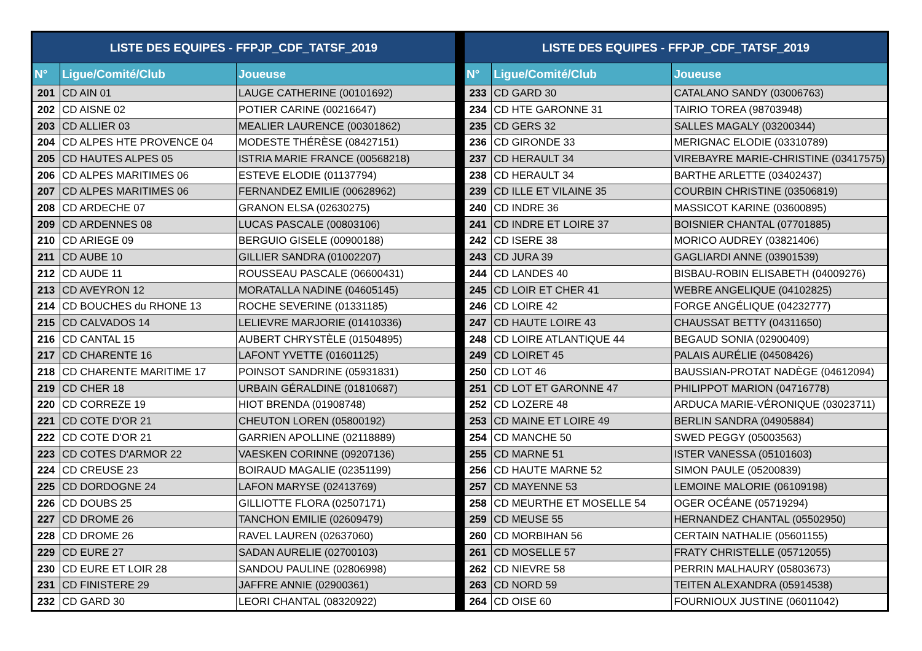| LISTE DES EQUIPES - FFPJP_CDF_TATSF_2019 | | |
| --- | --- | --- |
| N° | Ligue/Comité/Club | Joueuse |
| 201 | CD AIN 01 | LAUGE CATHERINE (00101692) |
| 202 | CD AISNE 02 | POTIER CARINE (00216647) |
| 203 | CD ALLIER 03 | MEALIER LAURENCE (00301862) |
| 204 | CD ALPES HTE PROVENCE 04 | MODESTE THÉRÈSE (08427151) |
| 205 | CD HAUTES ALPES 05 | ISTRIA MARIE FRANCE (00568218) |
| 206 | CD ALPES MARITIMES 06 | ESTEVE ELODIE (01137794) |
| 207 | CD ALPES MARITIMES 06 | FERNANDEZ EMILIE (00628962) |
| 208 | CD ARDECHE 07 | GRANON ELSA (02630275) |
| 209 | CD ARDENNES 08 | LUCAS PASCALE (00803106) |
| 210 | CD ARIEGE 09 | BERGUIO GISELE (00900188) |
| 211 | CD AUBE 10 | GILLIER SANDRA (01002207) |
| 212 | CD AUDE 11 | ROUSSEAU PASCALE (06600431) |
| 213 | CD AVEYRON 12 | MORATALLA NADINE (04605145) |
| 214 | CD BOUCHES du RHONE 13 | ROCHE SEVERINE (01331185) |
| 215 | CD CALVADOS 14 | LELIEVRE MARJORIE (01410336) |
| 216 | CD CANTAL 15 | AUBERT CHRYSTÈLE (01504895) |
| 217 | CD CHARENTE 16 | LAFONT YVETTE (01601125) |
| 218 | CD CHARENTE MARITIME 17 | POINSOT SANDRINE (05931831) |
| 219 | CD CHER 18 | URBAIN GÉRALDINE (01810687) |
| 220 | CD CORREZE 19 | HIOT BRENDA (01908748) |
| 221 | CD COTE D'OR 21 | CHEUTON LOREN (05800192) |
| 222 | CD COTE D'OR 21 | GARRIEN APOLLINE (02118889) |
| 223 | CD COTES D'ARMOR 22 | VAESKEN CORINNE (09207136) |
| 224 | CD CREUSE 23 | BOIRAUD MAGALIE (02351199) |
| 225 | CD DORDOGNE 24 | LAFON MARYSE (02413769) |
| 226 | CD DOUBS 25 | GILLIOTTE FLORA (02507171) |
| 227 | CD DROME 26 | TANCHON EMILIE (02609479) |
| 228 | CD DROME 26 | RAVEL LAUREN (02637060) |
| 229 | CD EURE 27 | SADAN AURELIE (02700103) |
| 230 | CD EURE ET LOIR 28 | SANDOU PAULINE (02806998) |
| 231 | CD FINISTERE 29 | JAFFRE ANNIE (02900361) |
| 232 | CD GARD 30 | LEORI CHANTAL (08320922) |
| LISTE DES EQUIPES - FFPJP_CDF_TATSF_2019 | | |
| --- | --- | --- |
| N° | Ligue/Comité/Club | Joueuse |
| 233 | CD GARD 30 | CATALANO SANDY (03006763) |
| 234 | CD HTE GARONNE 31 | TAIRIO TOREA (98703948) |
| 235 | CD GERS 32 | SALLES MAGALY (03200344) |
| 236 | CD GIRONDE 33 | MERIGNAC ELODIE (03310789) |
| 237 | CD HERAULT 34 | VIREBAYRE MARIE-CHRISTINE (03417575) |
| 238 | CD HERAULT 34 | BARTHE ARLETTE (03402437) |
| 239 | CD ILLE ET VILAINE 35 | COURBIN CHRISTINE (03506819) |
| 240 | CD INDRE 36 | MASSICOT KARINE (03600895) |
| 241 | CD INDRE ET LOIRE 37 | BOISNIER CHANTAL (07701885) |
| 242 | CD ISERE 38 | MORICO AUDREY (03821406) |
| 243 | CD JURA 39 | GAGLIARDI ANNE (03901539) |
| 244 | CD LANDES 40 | BISBAU-ROBIN ELISABETH (04009276) |
| 245 | CD LOIR ET CHER 41 | WEBRE ANGELIQUE (04102825) |
| 246 | CD LOIRE 42 | FORGE ANGÉLIQUE (04232777) |
| 247 | CD HAUTE LOIRE 43 | CHAUSSAT BETTY (04311650) |
| 248 | CD LOIRE ATLANTIQUE 44 | BEGAUD SONIA (02900409) |
| 249 | CD LOIRET 45 | PALAIS AURÉLIE (04508426) |
| 250 | CD LOT 46 | BAUSSIAN-PROTAT NADÈGE (04612094) |
| 251 | CD LOT ET GARONNE 47 | PHILIPPOT MARION (04716778) |
| 252 | CD LOZERE 48 | ARDUCA MARIE-VÉRONIQUE (03023711) |
| 253 | CD MAINE ET LOIRE 49 | BERLIN SANDRA (04905884) |
| 254 | CD MANCHE 50 | SWED PEGGY (05003563) |
| 255 | CD MARNE 51 | ISTER VANESSA (05101603) |
| 256 | CD HAUTE MARNE 52 | SIMON PAULE (05200839) |
| 257 | CD MAYENNE 53 | LEMOINE MALORIE (06109198) |
| 258 | CD MEURTHE ET MOSELLE 54 | OGER OCÉANE (05719294) |
| 259 | CD MEUSE 55 | HERNANDEZ CHANTAL (05502950) |
| 260 | CD MORBIHAN 56 | CERTAIN NATHALIE (05601155) |
| 261 | CD MOSELLE 57 | FRATY CHRISTELLE (05712055) |
| 262 | CD NIEVRE 58 | PERRIN MALHAURY (05803673) |
| 263 | CD NORD 59 | TEITEN ALEXANDRA (05914538) |
| 264 | CD OISE 60 | FOURNIOUX JUSTINE (06011042) |